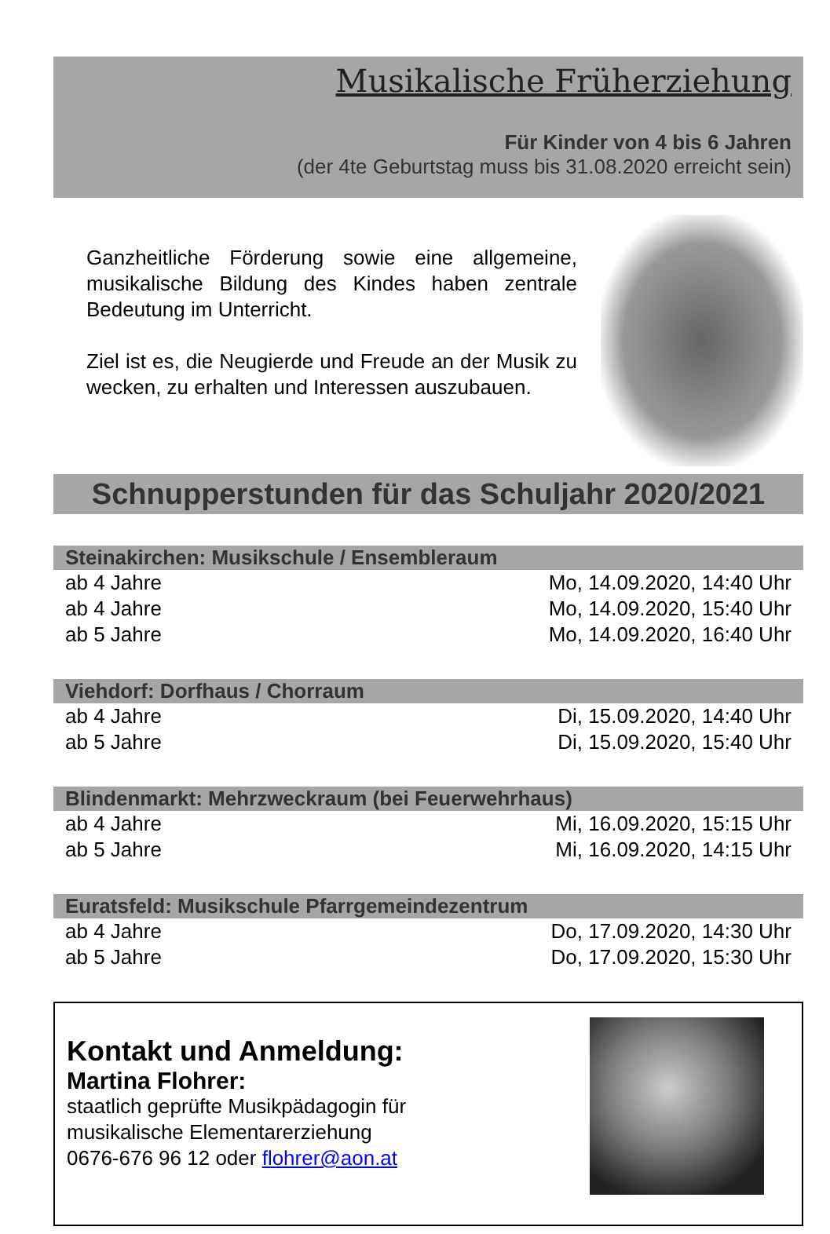Musikalische Früherziehung
Für Kinder von 4 bis 6 Jahren
(der 4te Geburtstag muss bis 31.08.2020 erreicht sein)
Ganzheitliche Förderung sowie eine allgemeine, musikalische Bildung des Kindes haben zentrale Bedeutung im Unterricht.
Ziel ist es, die Neugierde und Freude an der Musik zu wecken, zu erhalten und Interessen auszubauen.
Schnupperstunden für das Schuljahr 2020/2021
| Steinakirchen: Musikschule / Ensembleraum | |
| --- | --- |
| ab 4 Jahre | Mo, 14.09.2020, 14:40 Uhr |
| ab 4 Jahre | Mo, 14.09.2020, 15:40 Uhr |
| ab 5 Jahre | Mo, 14.09.2020, 16:40 Uhr |
| Viehdorf: Dorfhaus / Chorraum | |
| --- | --- |
| ab 4 Jahre | Di, 15.09.2020, 14:40 Uhr |
| ab 5 Jahre | Di, 15.09.2020, 15:40 Uhr |
| Blindenmarkt: Mehrzweckraum (bei Feuerwehrhaus) | |
| --- | --- |
| ab 4 Jahre | Mi, 16.09.2020, 15:15 Uhr |
| ab 5 Jahre | Mi, 16.09.2020, 14:15 Uhr |
| Euratsfeld: Musikschule Pfarrgemeindezentrum | |
| --- | --- |
| ab 4 Jahre | Do, 17.09.2020, 14:30 Uhr |
| ab 5 Jahre | Do, 17.09.2020, 15:30 Uhr |
Kontakt und Anmeldung:
Martina Flohrer:
staatlich geprüfte Musikpädagogin für
musikalische Elementarerziehung
0676-676 96 12 oder flohrer@aon.at